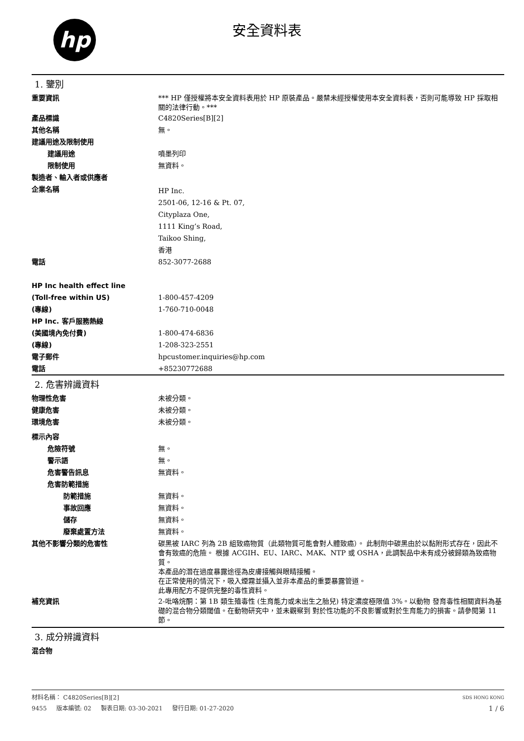hp 安全資料表
1. 鑒別
重要資訊
*** HP 僅授權將本安全資料表用於 HP 原裝產品。嚴禁未經授權使用本安全資料表，否則可能導致 HP 採取相關的法律行動。***
產品標識
C4820Series[B][2]
其他名稱
無。
建議用途及限制使用
建議用途
噴墨列印
限制使用
無資料。
製造者、輸入者或供應者
企業名稱
HP Inc.
2501-06, 12-16 & Pt. 07,
Cityplaza One,
1111 King’s Road,
Taikoo Shing,
香港
電話
852-3077-2688
HP Inc health effect line
(Toll-free within US)
1-800-457-4209
(專線)
1-760-710-0048
HP Inc. 客戶服務熱線
(美國境內免付費)
1-800-474-6836
(專線)
1-208-323-2551
電子郵件
hpcustomer.inquiries@hp.com
電話
+85230772688
2. 危害辨識資料
物理性危害
未被分類。
健康危害
未被分類。
環境危害
未被分類。
標示內容
危險符號
無。
警示語
無。
危害警告訊息
無資料。
危害防範措施
防範措施
無資料。
事故回應
無資料。
儲存
無資料。
廢棄處置方法
無資料。
其他不影響分類的危害性
碳黑被 IARC 列為 2B 組致癌物質（此類物質可能會對人體致癌）。 此制劑中碳黑由於以黏附形式存在，因此不會有致癌的危險。 根據 ACGIH、EU、IARC、MAK、NTP 或 OSHA，此調製品中未有成分被歸類為致癌物質。
本產品的潛在過度暴露途徑為皮膚接觸與眼睛接觸。
在正常使用的情況下，吸入煙霧並攝入並非本產品的重要暴露管道。
此專用配方不提供完整的毒性資料。
補充資訊
2-吡咯烷酮：第 1B 類生殖毒性 (生育能力或未出生之胎兒) 特定濃度極限值 3%。以動物 發育毒性相關資料為基礎的混合物分類閾值。在動物研究中，並未觀察到 對於性功能的不良影響或對於生育能力的損害。請參閱第 11 節。
3. 成分辨識資料
混合物
材料名稱： C4820Series[B][2] SDS HONG KONG
9455 版本編號: 02 製表日期: 03-30-2021 發行日期: 01-27-2020 1 / 6